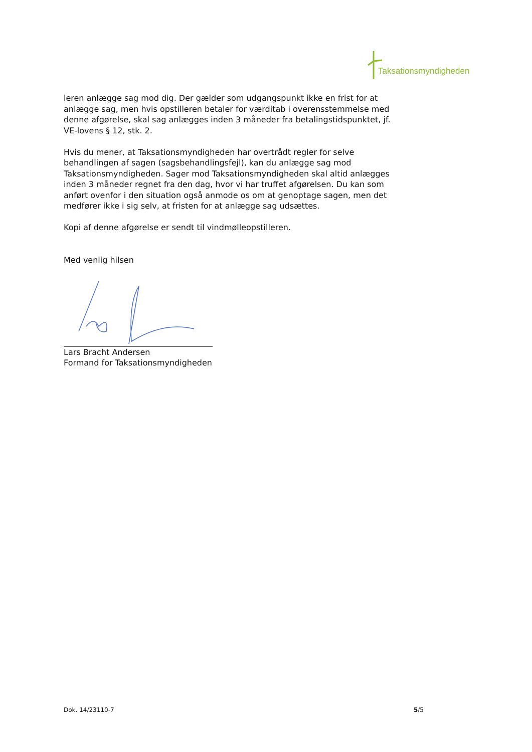Taksationsmyndigheden
leren anlægge sag mod dig. Der gælder som udgangspunkt ikke en frist for at anlægge sag, men hvis opstilleren betaler for værditab i overensstemmelse med denne afgørelse, skal sag anlægges inden 3 måneder fra betalingstidspunktet, jf. VE-lovens § 12, stk. 2.
Hvis du mener, at Taksationsmyndigheden har overtrådt regler for selve behandlingen af sagen (sagsbehandlingsfejl), kan du anlægge sag mod Taksationsmyndigheden. Sager mod Taksationsmyndigheden skal altid anlægges inden 3 måneder regnet fra den dag, hvor vi har truffet afgørelsen. Du kan som anført ovenfor i den situation også anmode os om at genoptage sagen, men det medfører ikke i sig selv, at fristen for at anlægge sag udsættes.
Kopi af denne afgørelse er sendt til vindmølleopstilleren.
Med venlig hilsen
Lars Bracht Andersen
Formand for Taksationsmyndigheden
Dok. 14/23110-7 5/5